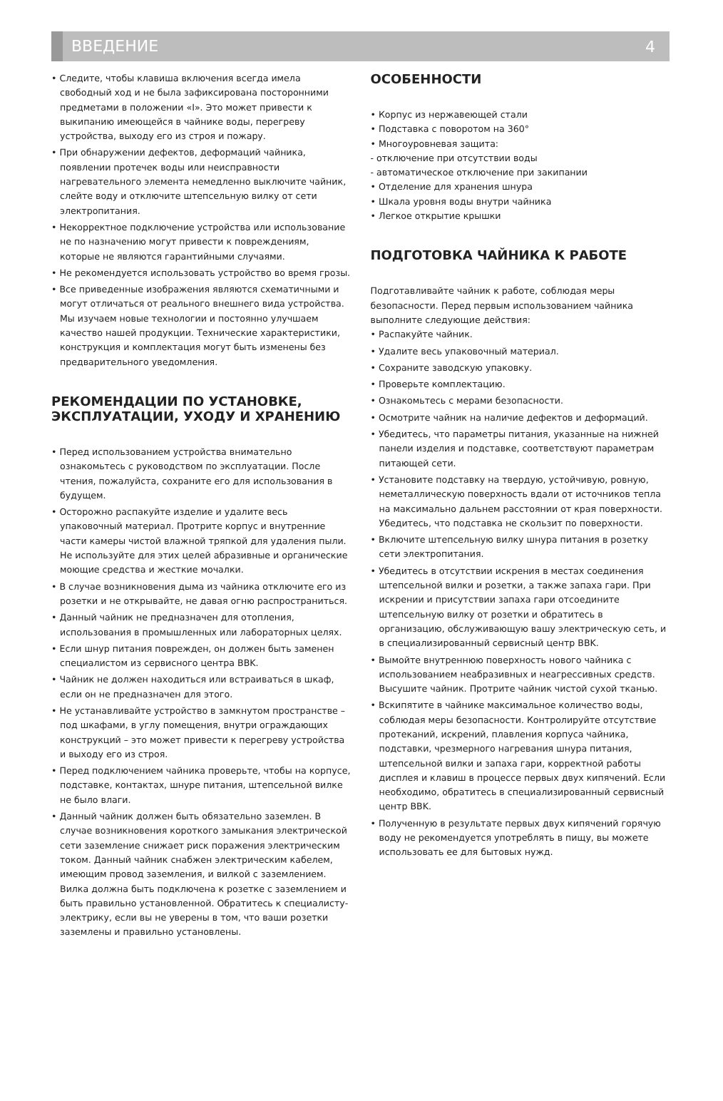ВВЕДЕНИЕ 4
• Следите, чтобы клавиша включения всегда имела свободный ход и не была зафиксирована посторонними предметами в положении «I». Это может привести к выкипанию имеющейся в чайнике воды, перегреву устройства, выходу его из строя и пожару.
• При обнаружении дефектов, деформаций чайника, появлении протечек воды или неисправности нагревательного элемента немедленно выключите чайник, слейте воду и отключите штепсельную вилку от сети электропитания.
• Некорректное подключение устройства или использование не по назначению могут привести к повреждениям, которые не являются гарантийными случаями.
• Не рекомендуется использовать устройство во время грозы.
• Все приведенные изображения являются схематичными и могут отличаться от реального внешнего вида устройства. Мы изучаем новые технологии и постоянно улучшаем качество нашей продукции. Технические характеристики, конструкция и комплектация могут быть изменены без предварительного уведомления.
РЕКОМЕНДАЦИИ ПО УСТАНОВКЕ, ЭКСПЛУАТАЦИИ, УХОДУ И ХРАНЕНИЮ
• Перед использованием устройства внимательно ознакомьтесь с руководством по эксплуатации. После чтения, пожалуйста, сохраните его для использования в будущем.
• Осторожно распакуйте изделие и удалите весь упаковочный материал. Протрите корпус и внутренние части камеры чистой влажной тряпкой для удаления пыли. Не используйте для этих целей абразивные и органические моющие средства и жесткие мочалки.
• В случае возникновения дыма из чайника отключите его из розетки и не открывайте, не давая огню распространиться.
• Данный чайник не предназначен для отопления, использования в промышленных или лабораторных целях.
• Если шнур питания поврежден, он должен быть заменен специалистом из сервисного центра BBK.
• Чайник не должен находиться или встраиваться в шкаф, если он не предназначен для этого.
• Не устанавливайте устройство в замкнутом пространстве – под шкафами, в углу помещения, внутри ограждающих конструкций – это может привести к перегреву устройства и выходу его из строя.
• Перед подключением чайника проверьте, чтобы на корпусе, подставке, контактах, шнуре питания, штепсельной вилке не было влаги.
• Данный чайник должен быть обязательно заземлен. В случае возникновения короткого замыкания электрической сети заземление снижает риск поражения электрическим током. Данный чайник снабжен электрическим кабелем, имеющим провод заземления, и вилкой с заземлением. Вилка должна быть подключена к розетке с заземлением и быть правильно установленной. Обратитесь к специалисту-электрику, если вы не уверены в том, что ваши розетки заземлены и правильно установлены.
ОСОБЕННОСТИ
• Корпус из нержавеющей стали
• Подставка с поворотом на 360°
• Многоуровневая защита:
- отключение при отсутствии воды
- автоматическое отключение при закипании
• Отделение для хранения шнура
• Шкала уровня воды внутри чайника
• Легкое открытие крышки
ПОДГОТОВКА ЧАЙНИКА К РАБОТЕ
Подготавливайте чайник к работе, соблюдая меры безопасности. Перед первым использованием чайника выполните следующие действия:
• Распакуйте чайник.
• Удалите весь упаковочный материал.
• Сохраните заводскую упаковку.
• Проверьте комплектацию.
• Ознакомьтесь с мерами безопасности.
• Осмотрите чайник на наличие дефектов и деформаций.
• Убедитесь, что параметры питания, указанные на нижней панели изделия и подставке, соответствуют параметрам питающей сети.
• Установите подставку на твердую, устойчивую, ровную, неметаллическую поверхность вдали от источников тепла на максимально дальнем расстоянии от края поверхности. Убедитесь, что подставка не скользит по поверхности.
• Включите штепсельную вилку шнура питания в розетку сети электропитания.
• Убедитесь в отсутствии искрения в местах соединения штепсельной вилки и розетки, а также запаха гари. При искрении и присутствии запаха гари отсоедините штепсельную вилку от розетки и обратитесь в организацию, обслуживающую вашу электрическую сеть, и в специализированный сервисный центр BBK.
• Вымойте внутреннюю поверхность нового чайника с использованием неабразивных и неагрессивных средств. Высушите чайник. Протрите чайник чистой сухой тканью.
• Вскипятите в чайнике максимальное количество воды, соблюдая меры безопасности. Контролируйте отсутствие протеканий, искрений, плавления корпуса чайника, подставки, чрезмерного нагревания шнура питания, штепсельной вилки и запаха гари, корректной работы дисплея и клавиш в процессе первых двух кипячений. Если необходимо, обратитесь в специализированный сервисный центр BBK.
• Полученную в результате первых двух кипячений горячую воду не рекомендуется употреблять в пищу, вы можете использовать ее для бытовых нужд.